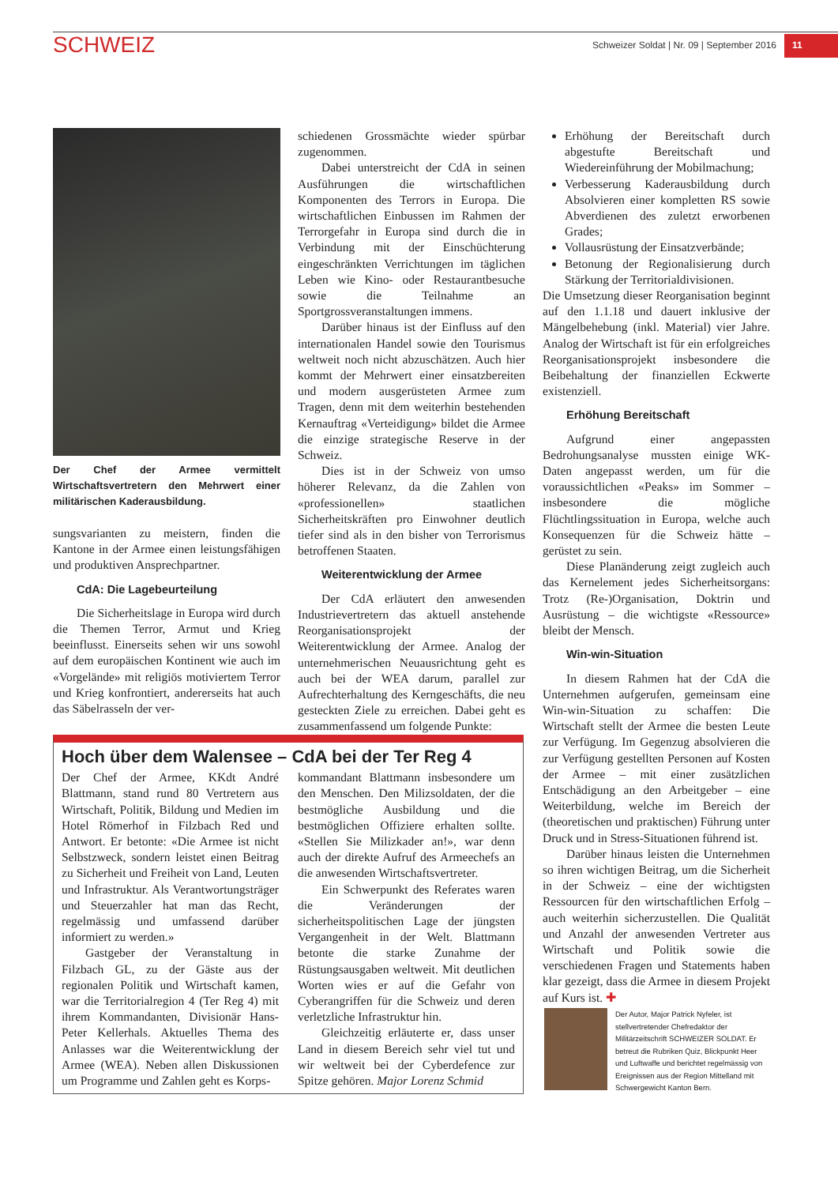SCHWEIZ
Schweizer Soldat | Nr. 09 | September 2016 11
Der Chef der Armee vermittelt Wirtschaftsvertretern den Mehrwert einer militärischen Kaderausbildung.
sungsvarianten zu meistern, finden die Kantone in der Armee einen leistungsfähigen und produktiven Ansprechpartner.
CdA: Die Lagebeurteilung
Die Sicherheitslage in Europa wird durch die Themen Terror, Armut und Krieg beeinflusst. Einerseits sehen wir uns sowohl auf dem europäischen Kontinent wie auch im «Vorgelände» mit religiös motiviertem Terror und Krieg konfrontiert, andererseits hat auch das Säbelrasseln der ver-
schiedenen Grossmächte wieder spürbar zugenommen.
Dabei unterstreicht der CdA in seinen Ausführungen die wirtschaftlichen Komponenten des Terrors in Europa. Die wirtschaftlichen Einbussen im Rahmen der Terrorgefahr in Europa sind durch die in Verbindung mit der Einschüchterung eingeschränkten Verrichtungen im täglichen Leben wie Kino- oder Restaurantbesuche sowie die Teilnahme an Sportgrossveranstaltungen immens.
Darüber hinaus ist der Einfluss auf den internationalen Handel sowie den Tourismus weltweit noch nicht abzuschätzen. Auch hier kommt der Mehrwert einer einsatzbereiten und modern ausgerüsteten Armee zum Tragen, denn mit dem weiterhin bestehenden Kernauftrag «Verteidigung» bildet die Armee die einzige strategische Reserve in der Schweiz.
Dies ist in der Schweiz von umso höherer Relevanz, da die Zahlen von «professionellen» staatlichen Sicherheitskräften pro Einwohner deutlich tiefer sind als in den bisher von Terrorismus betroffenen Staaten.
Weiterentwicklung der Armee
Der CdA erläutert den anwesenden Industrievertretern das aktuell anstehende Reorganisationsprojekt der Weiterentwicklung der Armee. Analog der unternehmerischen Neuausrichtung geht es auch bei der WEA darum, parallel zur Aufrechterhaltung des Kerngeschäfts, die neu gesteckten Ziele zu erreichen. Dabei geht es zusammenfassend um folgende Punkte:
Erhöhung der Bereitschaft durch abgestufte Bereitschaft und Wiedereinführung der Mobilmachung;
Verbesserung Kaderausbildung durch Absolvieren einer kompletten RS sowie Abverdienen des zuletzt erworbenen Grades;
Vollausrüstung der Einsatzverbände;
Betonung der Regionalisierung durch Stärkung der Territorialdivisionen.
Die Umsetzung dieser Reorganisation beginnt auf den 1.1.18 und dauert inklusive der Mängelbehebung (inkl. Material) vier Jahre. Analog der Wirtschaft ist für ein erfolgreiches Reorganisationsprojekt insbesondere die Beibehaltung der finanziellen Eckwerte existenziell.
Erhöhung Bereitschaft
Aufgrund einer angepassten Bedrohungsanalyse mussten einige WK-Daten angepasst werden, um für die voraussichtlichen «Peaks» im Sommer – insbesondere die mögliche Flüchtlingssituation in Europa, welche auch Konsequenzen für die Schweiz hätte – gerüstet zu sein.
Diese Planänderung zeigt zugleich auch das Kernelement jedes Sicherheitsorgans: Trotz (Re-)Organisation, Doktrin und Ausrüstung – die wichtigste «Ressource» bleibt der Mensch.
Win-win-Situation
In diesem Rahmen hat der CdA die Unternehmen aufgerufen, gemeinsam eine Win-win-Situation zu schaffen: Die Wirtschaft stellt der Armee die besten Leute zur Verfügung. Im Gegenzug absolvieren die zur Verfügung gestellten Personen auf Kosten der Armee – mit einer zusätzlichen Entschädigung an den Arbeitgeber – eine Weiterbildung, welche im Bereich der (theoretischen und praktischen) Führung unter Druck und in Stress-Situationen führend ist.
Darüber hinaus leisten die Unternehmen so ihren wichtigen Beitrag, um die Sicherheit in der Schweiz – eine der wichtigsten Ressourcen für den wirtschaftlichen Erfolg – auch weiterhin sicherzustellen. Die Qualität und Anzahl der anwesenden Vertreter aus Wirtschaft und Politik sowie die verschiedenen Fragen und Statements haben klar gezeigt, dass die Armee in diesem Projekt auf Kurs ist. ✚
Hoch über dem Walensee – CdA bei der Ter Reg 4
Der Chef der Armee, KKdt André Blattmann, stand rund 80 Vertretern aus Wirtschaft, Politik, Bildung und Medien im Hotel Römerhof in Filzbach Red und Antwort. Er betonte: «Die Armee ist nicht Selbstzweck, sondern leistet einen Beitrag zu Sicherheit und Freiheit von Land, Leuten und Infrastruktur. Als Verantwortungsträger und Steuerzahler hat man das Recht, regelmässig und umfassend darüber informiert zu werden.»
Gastgeber der Veranstaltung in Filzbach GL, zu der Gäste aus der regionalen Politik und Wirtschaft kamen, war die Territorialregion 4 (Ter Reg 4) mit ihrem Kommandanten, Divisionär Hans-Peter Kellerhals. Aktuelles Thema des Anlasses war die Weiterentwicklung der Armee (WEA). Neben allen Diskussionen um Programme und Zahlen geht es Korps-
kommandant Blattmann insbesondere um den Menschen. Den Milizsoldaten, der die bestmögliche Ausbildung und die bestmöglichen Offiziere erhalten sollte. «Stellen Sie Milizkader an!», war denn auch der direkte Aufruf des Armeechefs an die anwesenden Wirtschaftsvertreter.
Ein Schwerpunkt des Referates waren die Veränderungen der sicherheitspolitischen Lage der jüngsten Vergangenheit in der Welt. Blattmann betonte die starke Zunahme der Rüstungsausgaben weltweit. Mit deutlichen Worten wies er auf die Gefahr von Cyberangriffen für die Schweiz und deren verletzliche Infrastruktur hin.
Gleichzeitig erläuterte er, dass unser Land in diesem Bereich sehr viel tut und wir weltweit bei der Cyberdefence zur Spitze gehören. Major Lorenz Schmid
Der Autor, Major Patrick Nyfeler, ist stellvertretender Chefredaktor der Militärzeitschrift SCHWEIZER SOLDAT. Er betreut die Rubriken Quiz, Blickpunkt Heer und Luftwaffe und berichtet regelmässig von Ereignissen aus der Region Mittelland mit Schwergewicht Kanton Bern.